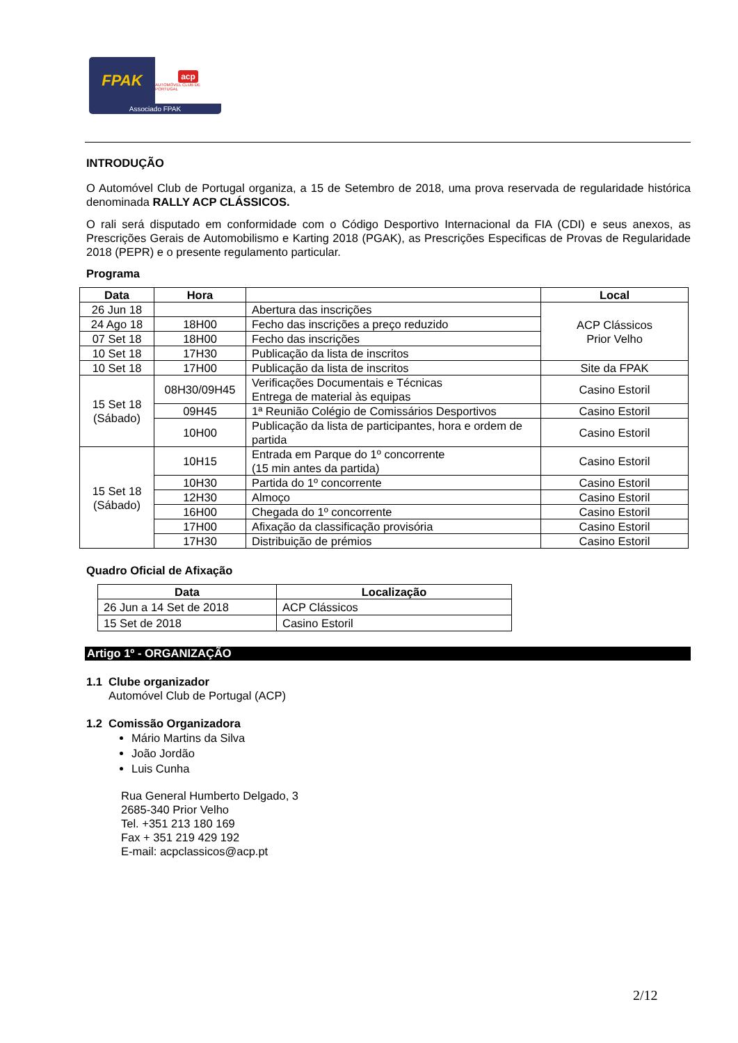FPAK
acp
AUTOMÓVEL CLUB DE PORTUGAL
Associado FPAK
INTRODUÇÃO
O Automóvel Club de Portugal organiza, a 15 de Setembro de 2018, uma prova reservada de regularidade histórica denominada RALLY ACP CLÁSSICOS.
O rali será disputado em conformidade com o Código Desportivo Internacional da FIA (CDI) e seus anexos, as Prescrições Gerais de Automobilismo e Karting 2018 (PGAK), as Prescrições Especificas de Provas de Regularidade 2018 (PEPR) e o presente regulamento particular.
Programa
| Data | Hora | | Local |
| --- | --- | --- | --- |
| 26 Jun 18 | | Abertura das inscrições | ACP Clássicos Prior Velho |
| 24 Ago 18 | 18H00 | Fecho das inscrições a preço reduzido | |
| 07 Set 18 | 18H00 | Fecho das inscrições | |
| 10 Set 18 | 17H30 | Publicação da lista de inscritos | |
| 10 Set 18 | 17H00 | Publicação da lista de inscritos | Site da FPAK |
| 15 Set 18 (Sábado) | 08H30/09H45 | Verificações Documentais e Técnicas Entrega de material às equipas | Casino Estoril |
| | 09H45 | 1ª Reunião Colégio de Comissários Desportivos | Casino Estoril |
| | 10H00 | Publicação da lista de participantes, hora e ordem de partida | Casino Estoril |
| 15 Set 18 (Sábado) | 10H15 | Entrada em Parque do 1º concorrente (15 min antes da partida) | Casino Estoril |
| | 10H30 | Partida do 1º concorrente | Casino Estoril |
| | 12H30 | Almoço | Casino Estoril |
| | 16H00 | Chegada do 1º concorrente | Casino Estoril |
| | 17H00 | Afixação da classificação provisória | Casino Estoril |
| | 17H30 | Distribuição de prémios | Casino Estoril |
Quadro Oficial de Afixação
| Data | Localização |
| --- | --- |
| 26 Jun a 14 Set de 2018 | ACP Clássicos |
| 15 Set de 2018 | Casino Estoril |
Artigo 1º - ORGANIZAÇÃO
1.1 Clube organizador
Automóvel Club de Portugal (ACP)
1.2 Comissão Organizadora
Mário Martins da Silva
João Jordão
Luis Cunha
Rua General Humberto Delgado, 3
2685-340 Prior Velho
Tel. +351 213 180 169
Fax + 351 219 429 192
E-mail: acpclassicos@acp.pt
2/12